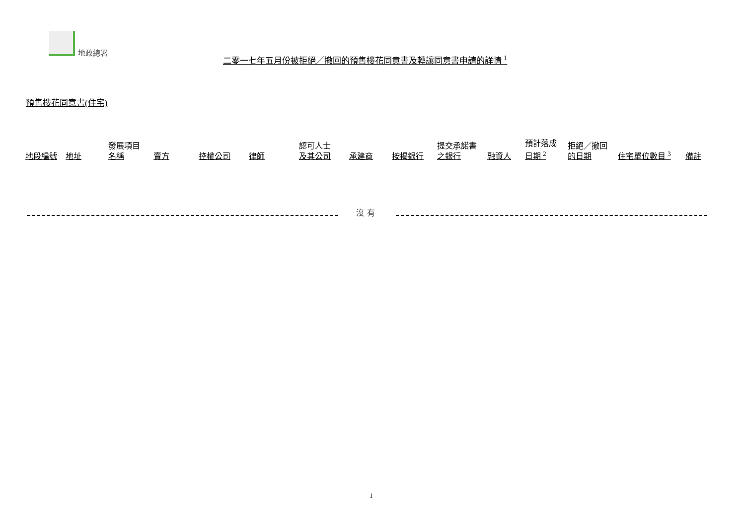地政總署
二零一七年五月份被拒絕／撤回的預售樓花同意書及轉讓同意書申請的詳情 <sup>1</sup>
預售樓花同意書(住宅)
| 地段編號 | 地址 | 發展項目 名稱 | 賣方 | 控權公司 | 律師 | 認可人士 及其公司 | 承建商 | 按揭銀行 | 提交承諾書 之銀行 | 融資人 | 預計落成 日期 <sup>2</sup> | 拒絕／撤回 的日期 | 住宅單位數目 <sup>3</sup> | 備註 |
| --- | --- | --- | --- | --- | --- | --- | --- | --- | --- | --- | --- | --- | --- | --- |
沒有
1